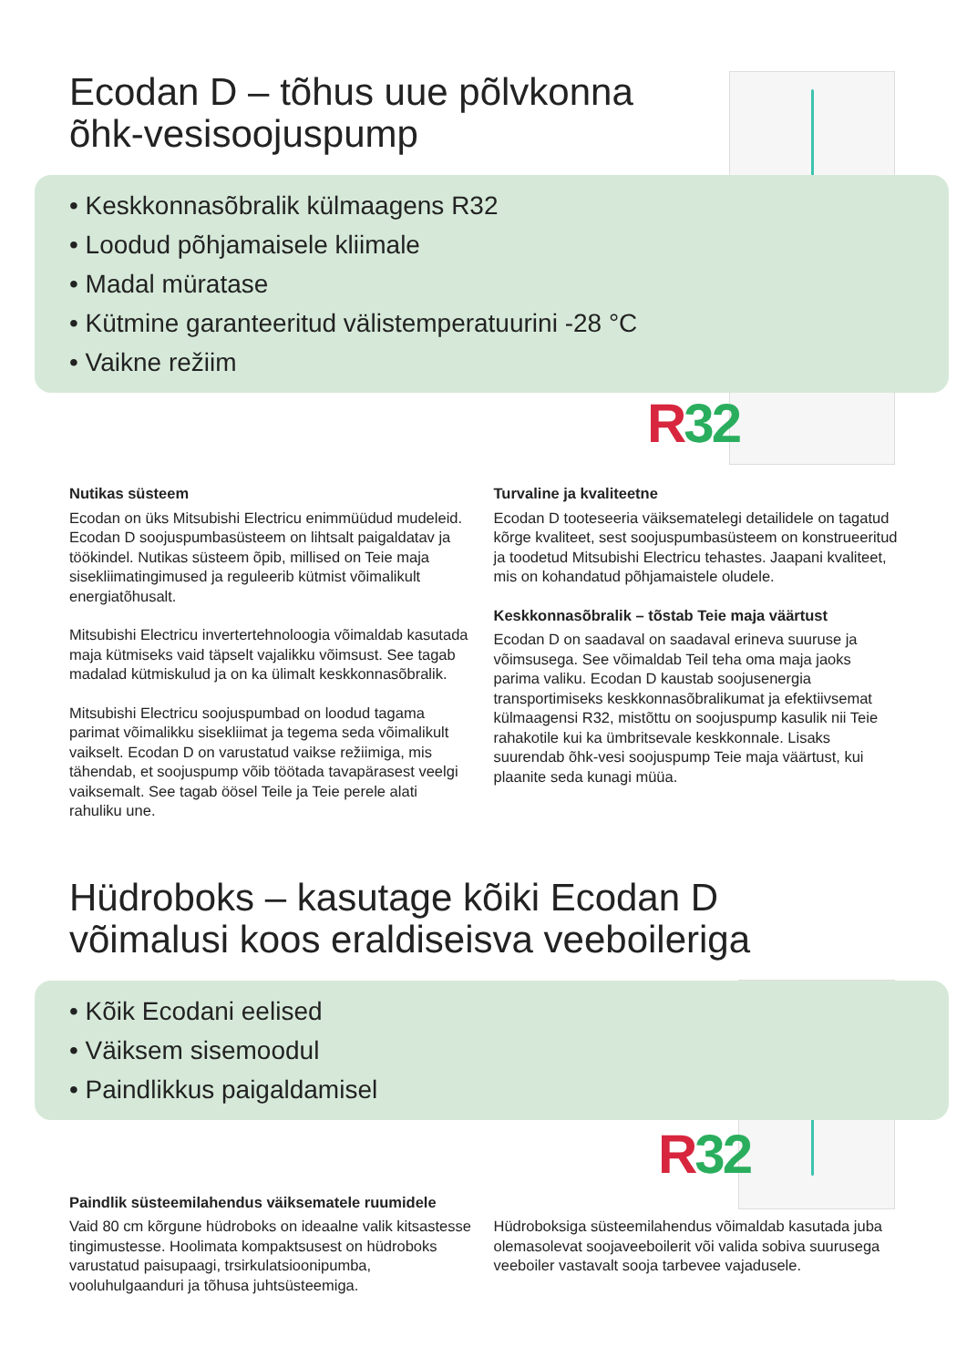R 32
R 32
Ecodan D – tõhus uue põlvkonna
õhk-vesisoojuspump
• Keskkonnasõbralik külmaagens R32
• Loodud põhjamaisele kliimale
• Madal müratase
• Kütmine garanteeritud välistemperatuurini -28 °C
• Vaikne režiim
Nutikas süsteem
Ecodan on üks Mitsubishi Electricu enimmüüdud mudeleid. Ecodan D soojuspumbasüsteem on lihtsalt paigaldatav ja töökindel. Nutikas süsteem õpib, millised on Teie maja sisekliimatingimused ja reguleerib kütmist võimalikult energiatõhusalt.
Mitsubishi Electricu invertertehnoloogia võimaldab kasutada maja kütmiseks vaid täpselt vajalikku võimsust. See tagab madalad kütmiskulud ja on ka ülimalt keskkonnasõbralik.
Mitsubishi Electricu soojuspumbad on loodud tagama parimat võimalikku sisekliimat ja tegema seda võimalikult vaikselt. Ecodan D on varustatud vaikse režiimiga, mis tähendab, et soojuspump võib töötada tavapärasest veelgi vaiksemalt. See tagab öösel Teile ja Teie perele alati rahuliku une.
Turvaline ja kvaliteetne
Ecodan D tooteseeria väiksematelegi detailidele on tagatud kõrge kvaliteet, sest soojuspumbasüsteem on konstrueeritud ja toodetud Mitsubishi Electricu tehastes. Jaapani kvaliteet, mis on kohandatud põhjamaistele oludele.
Keskkonnasõbralik – tõstab Teie maja väärtust
Ecodan D on saadaval on saadaval erineva suuruse ja võimsusega. See võimaldab Teil teha oma maja jaoks parima valiku. Ecodan D kaustab soojusenergia transportimiseks keskkonnasõbralikumat ja efektiivsemat külmaagensi R32, mistõttu on soojuspump kasulik nii Teie rahakotile kui ka ümbritsevale keskkonnale. Lisaks suurendab õhk-vesi soojuspump Teie maja väärtust, kui plaanite seda kunagi müüa.
Hüdroboks – kasutage kõiki Ecodan D
võimalusi koos eraldiseisva veeboileriga
• Kõik Ecodani eelised
• Väiksem sisemoodul
• Paindlikkus paigaldamisel
Paindlik süsteemilahendus väiksematele ruumidele
Vaid 80 cm kõrgune hüdroboks on ideaalne valik kitsastesse tingimustesse. Hoolimata kompaktsusest on hüdroboks varustatud paisupaagi, trsirkulatsioonipumba, vooluhulgaanduri ja tõhusa juhtsüsteemiga.
Hüdroboksiga süsteemilahendus võimaldab kasutada juba olemasolevat soojaveeboilerit või valida sobiva suurusega veeboiler vastavalt sooja tarbevee vajadusele.